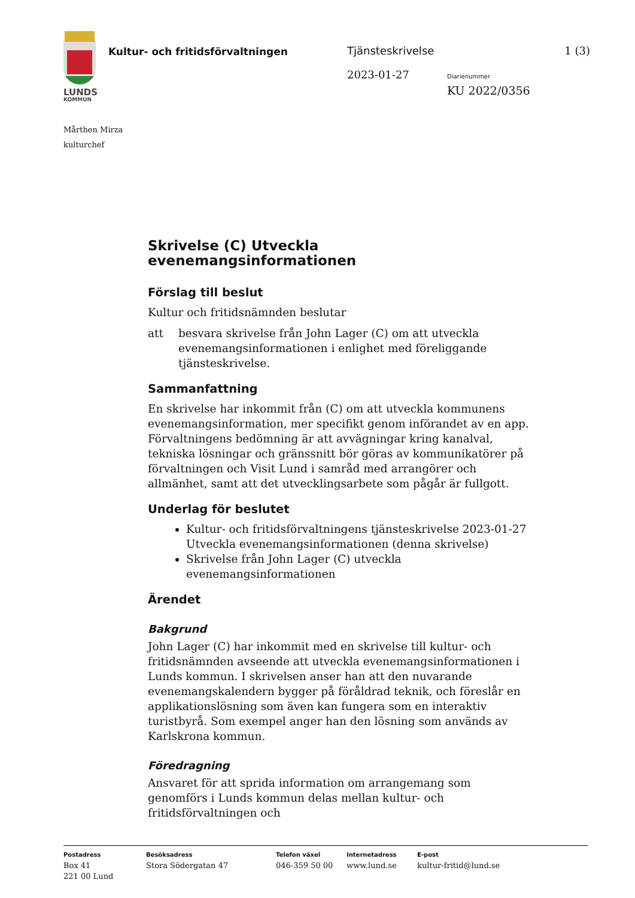LUNDS
KOMMUN
Kultur- och fritidsförvaltningen
Tjänsteskrivelse 1 (3)
2023-01-27 Diarienummer
KU 2022/0356
Mårthen Mirza
kulturchef
Skrivelse (C) Utveckla evenemangsinformationen
Förslag till beslut
Kultur och fritidsnämnden beslutar
att besvara skrivelse från John Lager (C) om att utveckla evenemangsinformationen i enlighet med föreliggande tjänsteskrivelse.
Sammanfattning
En skrivelse har inkommit från (C) om att utveckla kommunens evenemangsinformation, mer specifikt genom införandet av en app. Förvaltningens bedömning är att avvägningar kring kanalval, tekniska lösningar och gränssnitt bör göras av kommunikatörer på förvaltningen och Visit Lund i samråd med arrangörer och allmänhet, samt att det utvecklingsarbete som pågår är fullgott.
Underlag för beslutet
Kultur- och fritidsförvaltningens tjänsteskrivelse 2023-01-27 Utveckla evenemangsinformationen (denna skrivelse)
Skrivelse från John Lager (C) utveckla evenemangsinformationen
Ärendet
Bakgrund
John Lager (C) har inkommit med en skrivelse till kultur- och fritidsnämnden avseende att utveckla evenemangsinformationen i Lunds kommun. I skrivelsen anser han att den nuvarande evenemangskalendern bygger på föråldrad teknik, och föreslår en applikationslösning som även kan fungera som en interaktiv turistbyrå. Som exempel anger han den lösning som används av Karlskrona kommun.
Föredragning
Ansvaret för att sprida information om arrangemang som genomförs i Lunds kommun delas mellan kultur- och fritidsförvaltningen och
Postadress
Box 41
221 00 Lund
Besöksadress
Stora Södergatan 47
Telefon växel
046-359 50 00
Internetadress
www.lund.se
E-post
kultur-fritid@lund.se